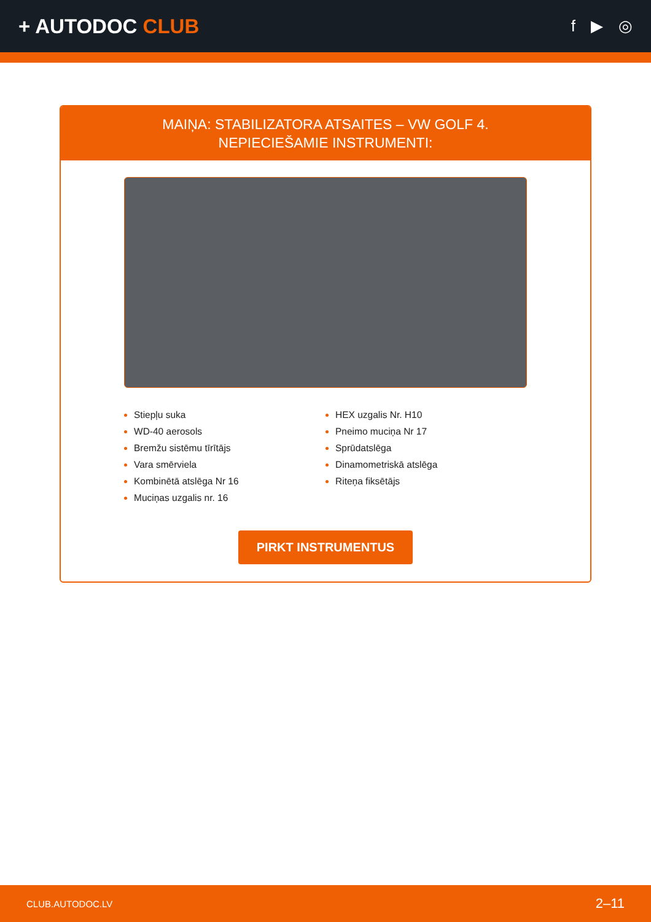+ AUTODOC CLUB
f ▶ ◎
MAIŅA: STABILIZATORA ATSAITES – VW GOLF 4.
NEPIECIEŠAMIE INSTRUMENTI:
Stiepļu suka
WD-40 aerosols
Bremžu sistēmu tīrītājs
Vara smērviela
Kombinētā atslēga Nr 16
Muciņas uzgalis nr. 16
HEX uzgalis Nr. H10
Pneimo muciņa Nr 17
Sprūdatslēga
Dinamometriskā atslēga
Riteņa fiksētājs
PIRKT INSTRUMENTUS
CLUB.AUTODOC.LV 2–11